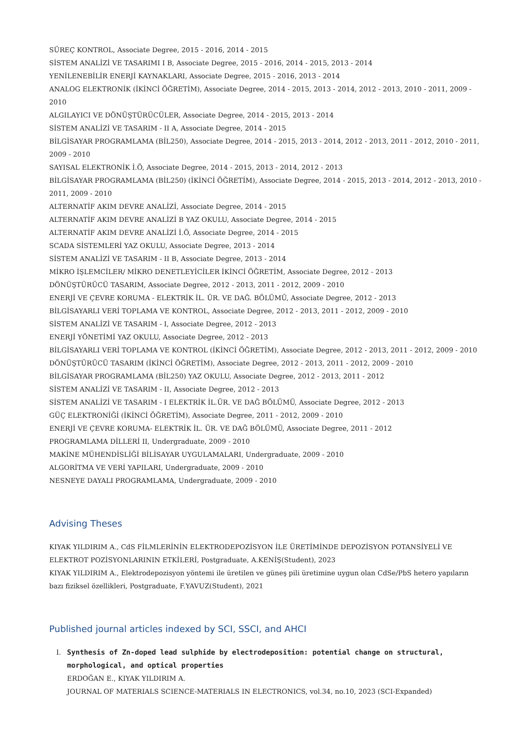SÜREÇ KONTROL, Associate Degree, 2015 - 2016, 2014 - 2015
SİSTEM ANALİZİ VE TASARIMI I B, Associate Degree, 2015 - 2016, 2014 - 2015, 2013 - 2014
YENİLENEBİLİR ENERJİ KAYNAKLARI, Associate Degree, 2015 - 2016, 2013 - 2014
ANALOG ELEKTRONİK (İKİNCİ ÖĞRETİM), Associate Degree, 2014 - 2015, 2013 - 2014, 2012 - 2013, 2010 - 2011, 2009 - 2010
ALGILAYICI VE DÖNÜŞTÜRÜCÜLER, Associate Degree, 2014 - 2015, 2013 - 2014
SİSTEM ANALİZİ VE TASARIM - II A, Associate Degree, 2014 - 2015
BİLGİSAYAR PROGRAMLAMA (BİL250), Associate Degree, 2014 - 2015, 2013 - 2014, 2012 - 2013, 2011 - 2012, 2010 - 2011, 2009 - 2010
SAYISAL ELEKTRONİK İ.Ö, Associate Degree, 2014 - 2015, 2013 - 2014, 2012 - 2013
BİLGİSAYAR PROGRAMLAMA (BİL250) (İKİNCİ ÖĞRETİM), Associate Degree, 2014 - 2015, 2013 - 2014, 2012 - 2013, 2010 - 2011, 2009 - 2010
ALTERNATİF AKIM DEVRE ANALİZİ, Associate Degree, 2014 - 2015
ALTERNATİF AKIM DEVRE ANALİZİ B YAZ OKULU, Associate Degree, 2014 - 2015
ALTERNATİF AKIM DEVRE ANALİZİ İ.Ö, Associate Degree, 2014 - 2015
SCADA SİSTEMLERİ YAZ OKULU, Associate Degree, 2013 - 2014
SİSTEM ANALİZİ VE TASARIM - II B, Associate Degree, 2013 - 2014
MİKRO İŞLEMCİLER/ MİKRO DENETLEYİCİLER İKİNCİ ÖĞRETİM, Associate Degree, 2012 - 2013
DÖNÜŞTÜRÜCÜ TASARIM, Associate Degree, 2012 - 2013, 2011 - 2012, 2009 - 2010
ENERJİ VE ÇEVRE KORUMA - ELEKTRİK İL. ÜR. VE DAĞ. BÖLÜMÜ, Associate Degree, 2012 - 2013
BİLGİSAYARLI VERİ TOPLAMA VE KONTROL, Associate Degree, 2012 - 2013, 2011 - 2012, 2009 - 2010
SİSTEM ANALİZİ VE TASARIM - I, Associate Degree, 2012 - 2013
ENERJİ YÖNETİMİ YAZ OKULU, Associate Degree, 2012 - 2013
BİLGİSAYARLI VERİ TOPLAMA VE KONTROL (İKİNCİ ÖĞRETİM), Associate Degree, 2012 - 2013, 2011 - 2012, 2009 - 2010
DÖNÜŞTÜRÜCÜ TASARIM (İKİNCİ ÖĞRETİM), Associate Degree, 2012 - 2013, 2011 - 2012, 2009 - 2010
BİLGİSAYAR PROGRAMLAMA (BİL250) YAZ OKULU, Associate Degree, 2012 - 2013, 2011 - 2012
SİSTEM ANALİZİ VE TASARIM - II, Associate Degree, 2012 - 2013
SİSTEM ANALİZİ VE TASARIM - I ELEKTRİK İL.ÜR. VE DAĞ BÖLÜMÜ, Associate Degree, 2012 - 2013
GÜÇ ELEKTRONİĞİ (İKİNCİ ÖĞRETİM), Associate Degree, 2011 - 2012, 2009 - 2010
ENERJİ VE ÇEVRE KORUMA- ELEKTRİK İL. ÜR. VE DAĞ BÖLÜMÜ, Associate Degree, 2011 - 2012
PROGRAMLAMA DİLLERİ II, Undergraduate, 2009 - 2010
MAKİNE MÜHENDİSLİĞİ BİLİSAYAR UYGULAMALARI, Undergraduate, 2009 - 2010
ALGORİTMA VE VERİ YAPILARI, Undergraduate, 2009 - 2010
NESNEYE DAYALI PROGRAMLAMA, Undergraduate, 2009 - 2010
Advising Theses
KIYAK YILDIRIM A., CdS FİLMLERİNİN ELEKTRODEPOZİSYON İLE ÜRETİMİNDE DEPOZİSYON POTANSİYELİ VE ELEKTROT POZİSYONLARININ ETKİLERİ, Postgraduate, A.KENİŞ(Student), 2023
KIYAK YILDIRIM A., Elektrodepozisyon yöntemi ile üretilen ve güneş pili üretimine uygun olan CdSe/PbS hetero yapıların bazı fiziksel özellikleri, Postgraduate, F.YAVUZ(Student), 2021
Published journal articles indexed by SCI, SSCI, and AHCI
I. Synthesis of Zn-doped lead sulphide by electrodeposition: potential change on structural, morphological, and optical properties
ERDOĞAN E., KIYAK YILDIRIM A.
JOURNAL OF MATERIALS SCIENCE-MATERIALS IN ELECTRONICS, vol.34, no.10, 2023 (SCI-Expanded)